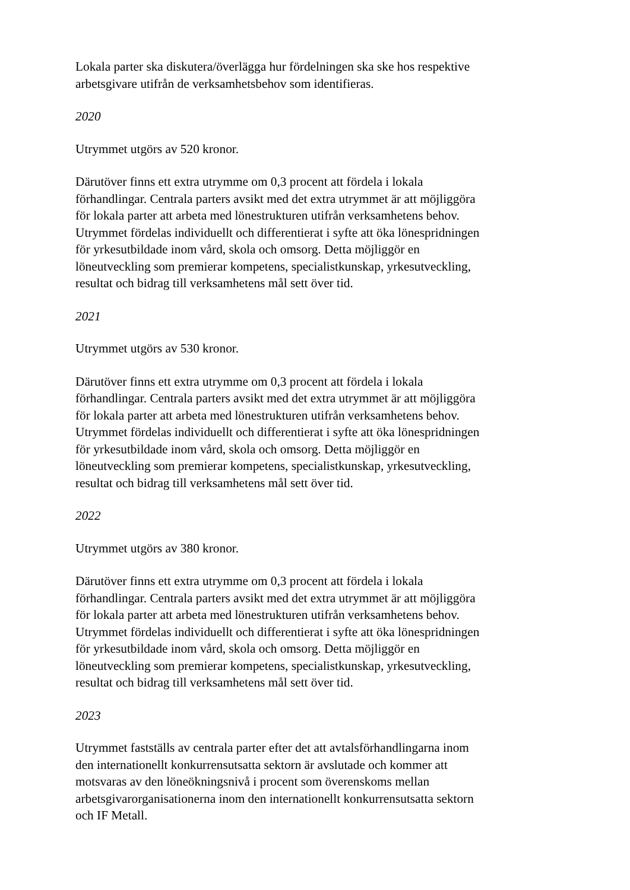Lokala parter ska diskutera/överlägga hur fördelningen ska ske hos respektive
arbetsgivare utifrån de verksamhetsbehov som identifieras.
2020
Utrymmet utgörs av 520 kronor.
Därutöver finns ett extra utrymme om 0,3 procent att fördela i lokala
förhandlingar. Centrala parters avsikt med det extra utrymmet är att möjliggöra
för lokala parter att arbeta med lönestrukturen utifrån verksamhetens behov.
Utrymmet fördelas individuellt och differentierat i syfte att öka lönespridningen
för yrkesutbildade inom vård, skola och omsorg. Detta möjliggör en
löneutveckling som premierar kompetens, specialistkunskap, yrkesutveckling,
resultat och bidrag till verksamhetens mål sett över tid.
2021
Utrymmet utgörs av 530 kronor.
Därutöver finns ett extra utrymme om 0,3 procent att fördela i lokala
förhandlingar. Centrala parters avsikt med det extra utrymmet är att möjliggöra
för lokala parter att arbeta med lönestrukturen utifrån verksamhetens behov.
Utrymmet fördelas individuellt och differentierat i syfte att öka lönespridningen
för yrkesutbildade inom vård, skola och omsorg. Detta möjliggör en
löneutveckling som premierar kompetens, specialistkunskap, yrkesutveckling,
resultat och bidrag till verksamhetens mål sett över tid.
2022
Utrymmet utgörs av 380 kronor.
Därutöver finns ett extra utrymme om 0,3 procent att fördela i lokala
förhandlingar. Centrala parters avsikt med det extra utrymmet är att möjliggöra
för lokala parter att arbeta med lönestrukturen utifrån verksamhetens behov.
Utrymmet fördelas individuellt och differentierat i syfte att öka lönespridningen
för yrkesutbildade inom vård, skola och omsorg. Detta möjliggör en
löneutveckling som premierar kompetens, specialistkunskap, yrkesutveckling,
resultat och bidrag till verksamhetens mål sett över tid.
2023
Utrymmet fastställs av centrala parter efter det att avtalsförhandlingarna inom
den internationellt konkurrensutsatta sektorn är avslutade och kommer att
motsvaras av den löneökningsnivå i procent som överenskoms mellan
arbetsgivarorganisationerna inom den internationellt konkurrensutsatta sektorn
och IF Metall.